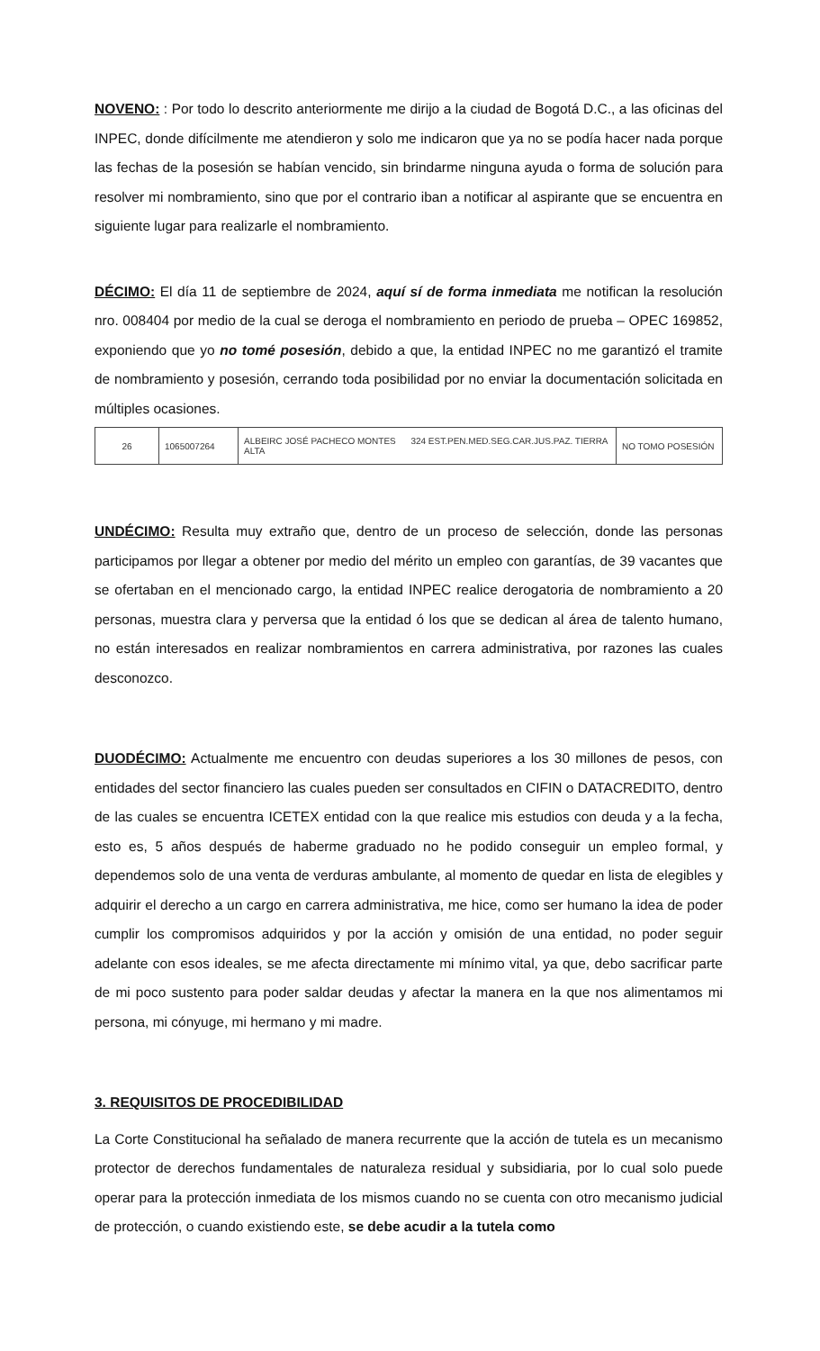NOVENO: : Por todo lo descrito anteriormente me dirijo a la ciudad de Bogotá D.C., a las oficinas del INPEC, donde difícilmente me atendieron y solo me indicaron que ya no se podía hacer nada porque las fechas de la posesión se habían vencido, sin brindarme ninguna ayuda o forma de solución para resolver mi nombramiento, sino que por el contrario iban a notificar al aspirante que se encuentra en siguiente lugar para realizarle el nombramiento.
DÉCIMO: El día 11 de septiembre de 2024, aquí sí de forma inmediata me notifican la resolución nro. 008404 por medio de la cual se deroga el nombramiento en periodo de prueba – OPEC 169852, exponiendo que yo no tomé posesión, debido a que, la entidad INPEC no me garantizó el tramite de nombramiento y posesión, cerrando toda posibilidad por no enviar la documentación solicitada en múltiples ocasiones.
| 26 | 1065007264 | ALBEIRC JOSÉ PACHECO MONTES 324 EST.PEN.MED.SEG.CAR.JUS.PAZ. TIERRA ALTA | NO TOMO POSESIÓN |
UNDÉCIMO: Resulta muy extraño que, dentro de un proceso de selección, donde las personas participamos por llegar a obtener por medio del mérito un empleo con garantías, de 39 vacantes que se ofertaban en el mencionado cargo, la entidad INPEC realice derogatoria de nombramiento a 20 personas, muestra clara y perversa que la entidad ó los que se dedican al área de talento humano, no están interesados en realizar nombramientos en carrera administrativa, por razones las cuales desconozco.
DUODÉCIMO: Actualmente me encuentro con deudas superiores a los 30 millones de pesos, con entidades del sector financiero las cuales pueden ser consultados en CIFIN o DATACREDITO, dentro de las cuales se encuentra ICETEX entidad con la que realice mis estudios con deuda y a la fecha, esto es, 5 años después de haberme graduado no he podido conseguir un empleo formal, y dependemos solo de una venta de verduras ambulante, al momento de quedar en lista de elegibles y adquirir el derecho a un cargo en carrera administrativa, me hice, como ser humano la idea de poder cumplir los compromisos adquiridos y por la acción y omisión de una entidad, no poder seguir adelante con esos ideales, se me afecta directamente mi mínimo vital, ya que, debo sacrificar parte de mi poco sustento para poder saldar deudas y afectar la manera en la que nos alimentamos mi persona, mi cónyuge, mi hermano y mi madre.
3. REQUISITOS DE PROCEDIBILIDAD
La Corte Constitucional ha señalado de manera recurrente que la acción de tutela es un mecanismo protector de derechos fundamentales de naturaleza residual y subsidiaria, por lo cual solo puede operar para la protección inmediata de los mismos cuando no se cuenta con otro mecanismo judicial de protección, o cuando existiendo este, se debe acudir a la tutela como